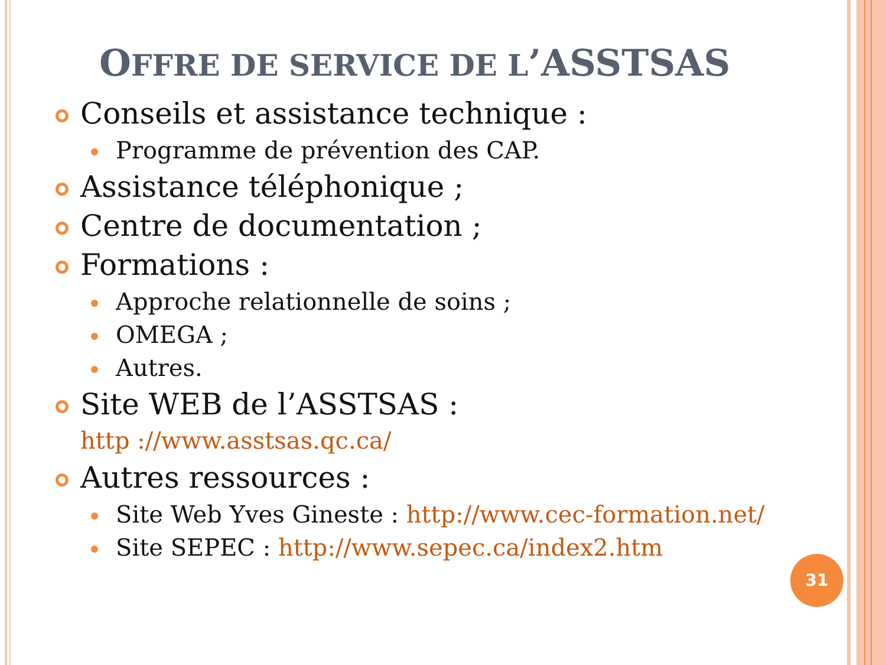OFFRE DE SERVICE DE L’ASSTSAS
Conseils et assistance technique :
Programme de prévention des CAP.
Assistance téléphonique ;
Centre de documentation ;
Formations :
Approche relationnelle de soins ;
OMEGA ;
Autres.
Site WEB de l’ASSTSAS :
http ://www.asstsas.qc.ca/
Autres ressources :
Site Web Yves Gineste : http://www.cec-formation.net/
Site SEPEC : http://www.sepec.ca/index2.htm
31